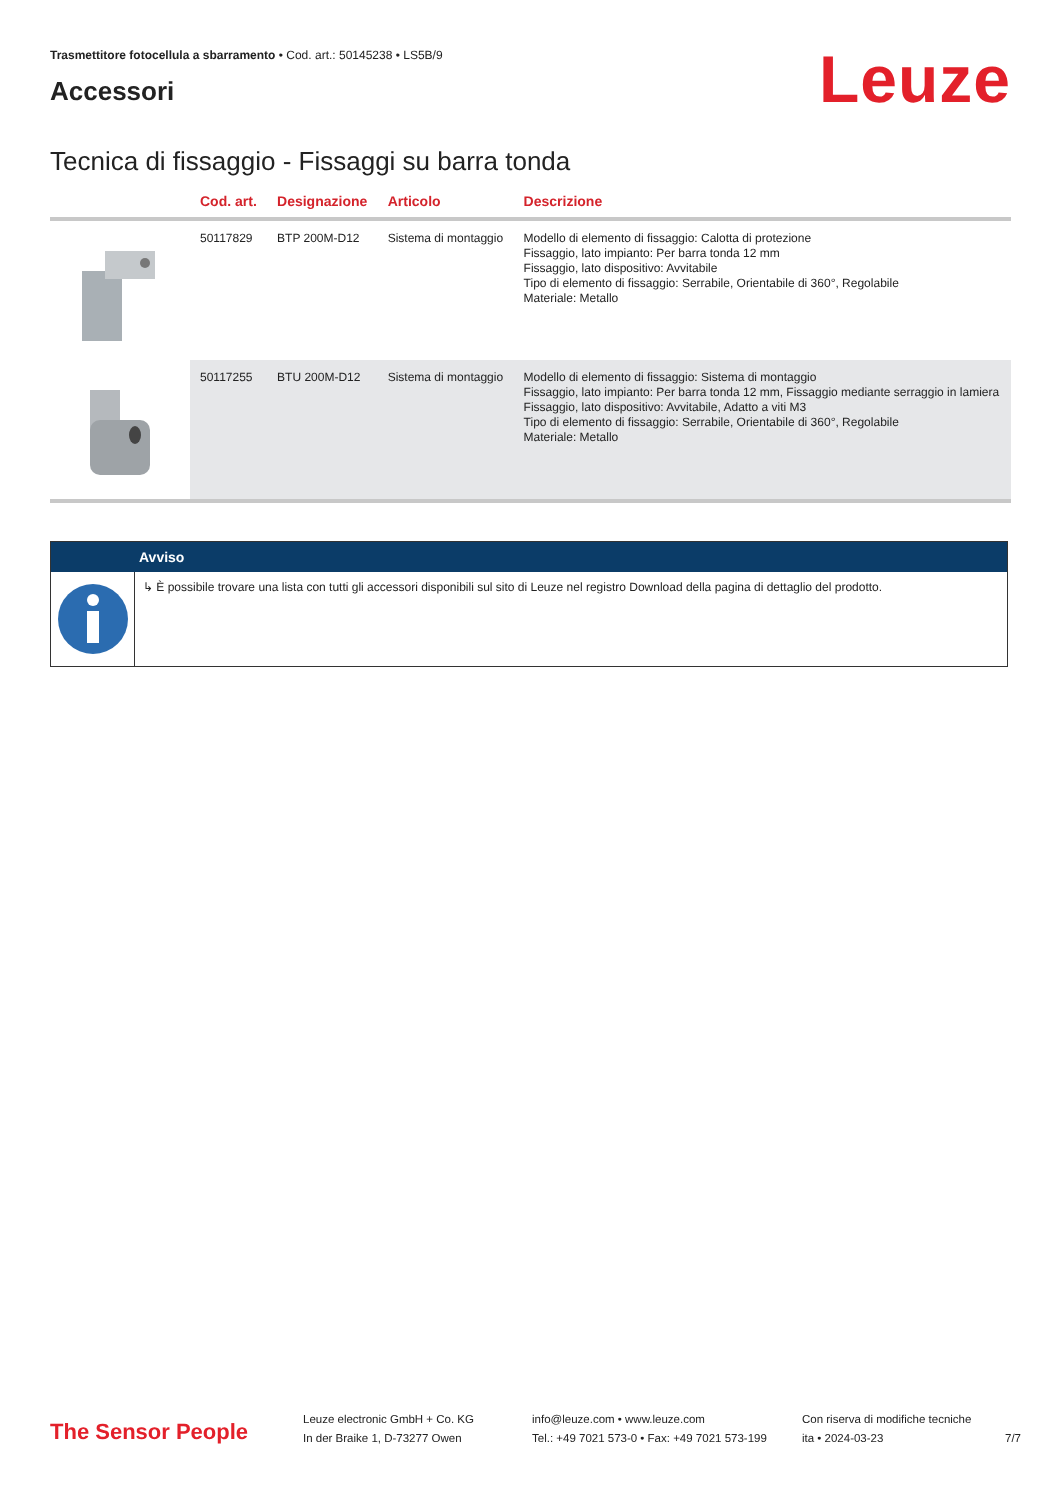Trasmettitore fotocellula a sbarramento • Cod. art.: 50145238 • LS5B/9
Accessori
Leuze
Tecnica di fissaggio - Fissaggi su barra tonda
| | Cod. art. | Designazione | Articolo | Descrizione |
| --- | --- | --- | --- | --- |
| | 50117829 | BTP 200M-D12 | Sistema di montaggio | Modello di elemento di fissaggio: Calotta di protezione Fissaggio, lato impianto: Per barra tonda 12 mm Fissaggio, lato dispositivo: Avvitabile Tipo di elemento di fissaggio: Serrabile, Orientabile di 360°, Regolabile Materiale: Metallo |
| | 50117255 | BTU 200M-D12 | Sistema di montaggio | Modello di elemento di fissaggio: Sistema di montaggio Fissaggio, lato impianto: Per barra tonda 12 mm, Fissaggio mediante serraggio in lamiera Fissaggio, lato dispositivo: Avvitabile, Adatto a viti M3 Tipo di elemento di fissaggio: Serrabile, Orientabile di 360°, Regolabile Materiale: Metallo |
Avviso
↳ È possibile trovare una lista con tutti gli accessori disponibili sul sito di Leuze nel registro Download della pagina di dettaglio del prodotto.
The Sensor People
Leuze electronic GmbH + Co. KG
In der Braike 1, D-73277 Owen
info@leuze.com • www.leuze.com
Tel.: +49 7021 573-0 • Fax: +49 7021 573-199
Con riserva di modifiche tecniche
ita • 2024-03-23
7/7